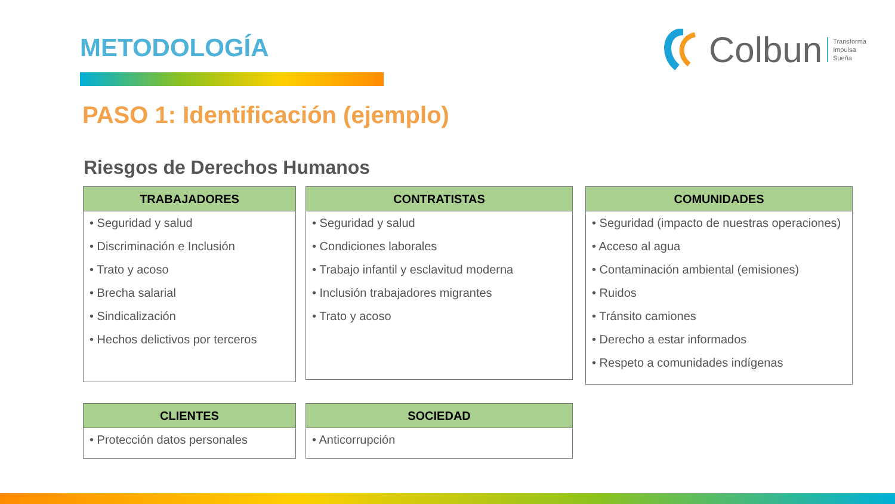METODOLOGÍA
Colbun Transforma
Impulsa
Sueña
PASO 1: Identificación (ejemplo)
Riesgos de Derechos Humanos
| TRABAJADORES |
| --- |
| • Seguridad y salud • Discriminación e Inclusión • Trato y acoso • Brecha salarial • Sindicalización • Hechos delictivos por terceros |
| CONTRATISTAS |
| --- |
| • Seguridad y salud • Condiciones laborales • Trabajo infantil y esclavitud moderna • Inclusión trabajadores migrantes • Trato y acoso |
| COMUNIDADES |
| --- |
| • Seguridad (impacto de nuestras operaciones) • Acceso al agua • Contaminación ambiental (emisiones) • Ruidos • Tránsito camiones • Derecho a estar informados • Respeto a comunidades indígenas |
| CLIENTES |
| --- |
| • Protección datos personales |
| SOCIEDAD |
| --- |
| • Anticorrupción |